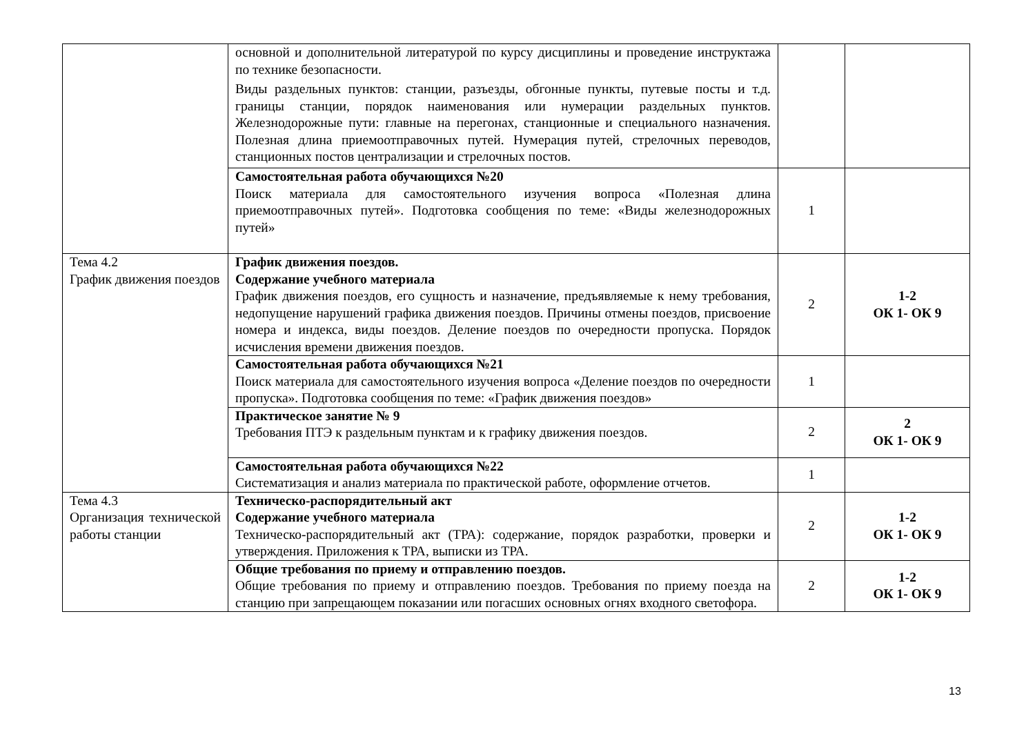| | основной и дополнительной литературой по курсу дисциплины и проведение инструктажа по технике безопасности. Виды раздельных пунктов: станции, разъезды, обгонные пункты, путевые посты и т.д. границы станции, порядок наименования или нумерации раздельных пунктов. Железнодорожные пути: главные на перегонах, станционные и специального назначения. Полезная длина приемоотправочных путей. Нумерация путей, стрелочных переводов, станционных постов централизации и стрелочных постов. | | |
| | Самостоятельная работа обучающихся №20 Поиск материала для самостоятельного изучения вопроса «Полезная длина приемоотправочных путей». Подготовка сообщения по теме: «Виды железнодорожных путей» | 1 | |
| Тема 4.2 График движения поездов | График движения поездов. Содержание учебного материала График движения поездов, его сущность и назначение, предъявляемые к нему требования, недопущение нарушений графика движения поездов. Причины отмены поездов, присвоение номера и индекса, виды поездов. Деление поездов по очередности пропуска. Порядок исчисления времени движения поездов. | 2 | 1-2 ОК 1- ОК 9 |
| | Самостоятельная работа обучающихся №21 Поиск материала для самостоятельного изучения вопроса «Деление поездов по очередности пропуска». Подготовка сообщения по теме: «График движения поездов» | 1 | |
| | Практическое занятие № 9 Требования ПТЭ к раздельным пунктам и к графику движения поездов. | 2 | 2 ОК 1- ОК 9 |
| | Самостоятельная работа обучающихся №22 Систематизация и анализ материала по практической работе, оформление отчетов. | 1 | |
| Тема 4.3 Организация технической работы станции | Техническо-распорядительный акт Содержание учебного материала Техническо-распорядительный акт (ТРА): содержание, порядок разработки, проверки и утверждения. Приложения к ТРА, выписки из ТРА. | 2 | 1-2 ОК 1- ОК 9 |
| | Общие требования по приему и отправлению поездов. Общие требования по приему и отправлению поездов. Требования по приему поезда на станцию при запрещающем показании или погасших основных огнях входного светофора. | 2 | 1-2 ОК 1- ОК 9 |
13